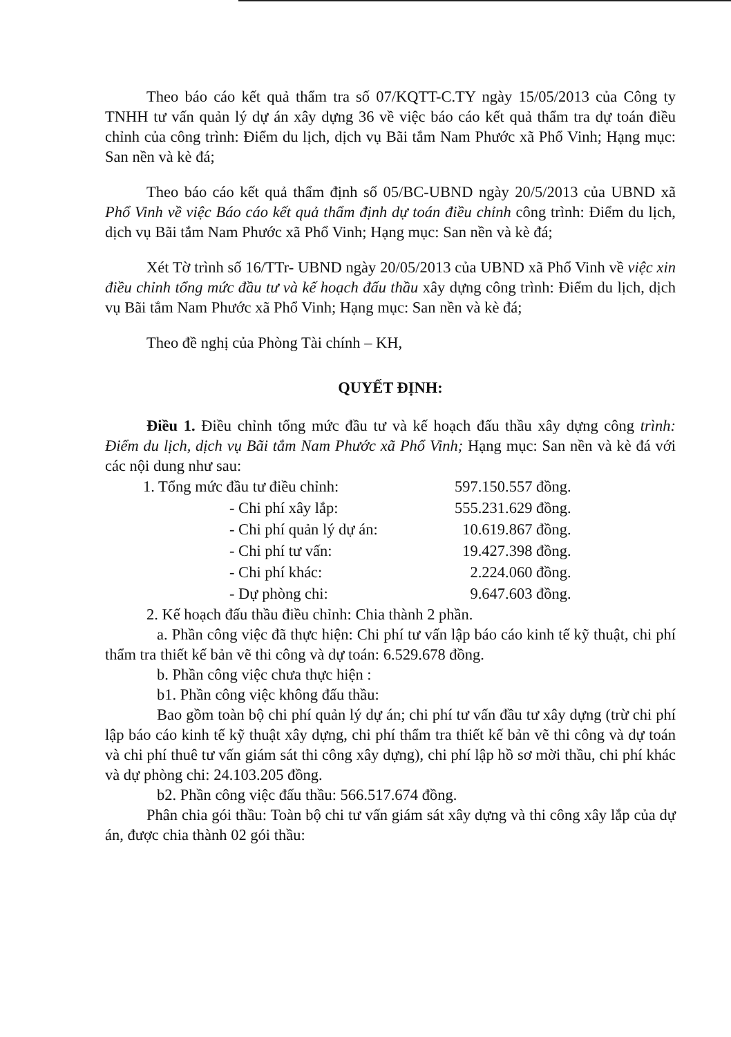Theo báo cáo kết quả thẩm tra số 07/KQTT-C.TY ngày 15/05/2013 của Công ty TNHH tư vấn quản lý dự án xây dựng 36 về việc báo cáo kết quả thẩm tra dự toán điều chỉnh của công trình: Điểm du lịch, dịch vụ Bãi tắm Nam Phước xã Phổ Vinh; Hạng mục: San nền và kè đá;
Theo báo cáo kết quả thẩm định số 05/BC-UBND ngày 20/5/2013 của UBND xã Phổ Vinh về việc Báo cáo kết quả thẩm định dự toán điều chỉnh công trình: Điểm du lịch, dịch vụ Bãi tắm Nam Phước xã Phổ Vinh; Hạng mục: San nền và kè đá;
Xét Tờ trình số 16/TTr- UBND ngày 20/05/2013 của UBND xã Phổ Vinh về việc xin điều chỉnh tổng mức đầu tư và kế hoạch đấu thầu xây dựng công trình: Điểm du lịch, dịch vụ Bãi tắm Nam Phước xã Phổ Vinh; Hạng mục: San nền và kè đá;
Theo đề nghị của Phòng Tài chính – KH,
QUYẾT ĐỊNH:
Điều 1. Điều chỉnh tổng mức đầu tư và kế hoạch đấu thầu xây dựng công trình: Điểm du lịch, dịch vụ Bãi tắm Nam Phước xã Phổ Vinh; Hạng mục: San nền và kè đá với các nội dung như sau:
| 1. Tổng mức đầu tư điều chỉnh: | 597.150.557 đồng. |
| - Chi phí xây lắp: | 555.231.629 đồng. |
| - Chi phí quản lý dự án: | 10.619.867 đồng. |
| - Chi phí tư vấn: | 19.427.398 đồng. |
| - Chi phí khác: | 2.224.060 đồng. |
| - Dự phòng chi: | 9.647.603 đồng. |
2. Kế hoạch đấu thầu điều chỉnh: Chia thành 2 phần.
a. Phần công việc đã thực hiện: Chi phí tư vấn lập báo cáo kinh tế kỹ thuật, chi phí thẩm tra thiết kế bản vẽ thi công và dự toán: 6.529.678 đồng.
b. Phần công việc chưa thực hiện :
b1. Phần công việc không đấu thầu:
Bao gồm toàn bộ chi phí quản lý dự án; chi phí tư vấn đầu tư xây dựng (trừ chi phí lập báo cáo kinh tế kỹ thuật xây dựng, chi phí thẩm tra thiết kế bản vẽ thi công và dự toán và chi phí thuê tư vấn giám sát thi công xây dựng), chi phí lập hồ sơ mời thầu, chi phí khác và dự phòng chi: 24.103.205 đồng.
b2. Phần công việc đấu thầu: 566.517.674 đồng.
Phân chia gói thầu: Toàn bộ chi tư vấn giám sát xây dựng và thi công xây lắp của dự án, được chia thành 02 gói thầu: